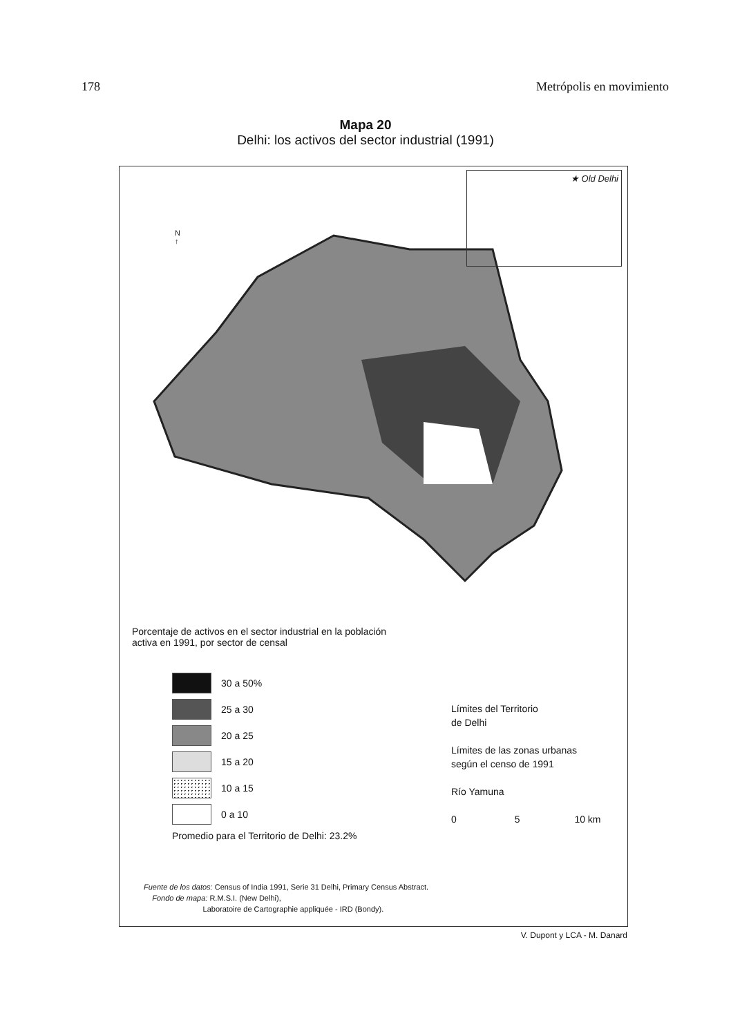178 Metrópolis en movimiento
Mapa 20
Delhi: los activos del sector industrial (1991)
★ Old Delhi
N
↑
Porcentaje de activos en el sector industrial en la población activa en 1991, por sector de censal
30 a 50%
25 a 30
20 a 25
15 a 20
10 a 15
0 a 10
Promedio para el Territorio de Delhi: 23.2%
Límites del Territorio
de Delhi
Límites de las zonas urbanas
según el censo de 1991
Río Yamuna
0 5 10 km
Fuente de los datos: Census of India 1991, Serie 31 Delhi, Primary Census Abstract.
Fondo de mapa: R.M.S.I. (New Delhi),
Laboratoire de Cartographie appliquée - IRD (Bondy).
V. Dupont y LCA - M. Danard